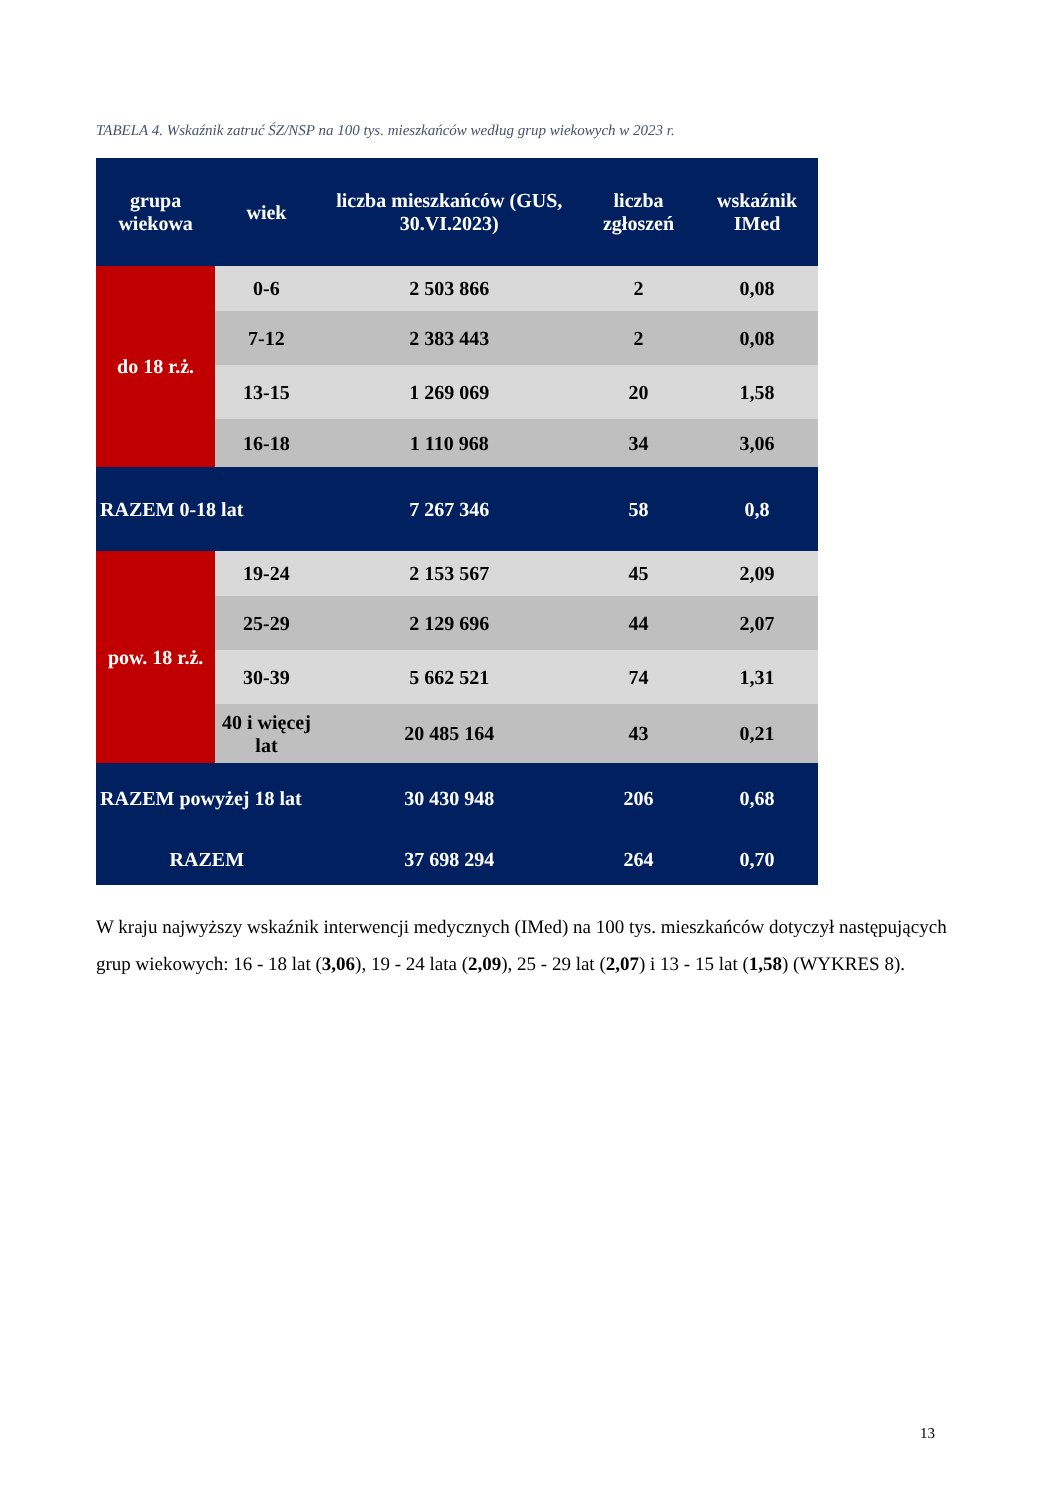TABELA 4. Wskaźnik zatruć ŚZ/NSP na 100 tys. mieszkańców według grup wiekowych w 2023 r.
| grupa wiekowa | wiek | liczba mieszkańców (GUS, 30.VI.2023) | liczba zgłoszeń | wskaźnik IMed |
| --- | --- | --- | --- | --- |
| do 18 r.ż. | 0-6 | 2 503 866 | 2 | 0,08 |
| | 7-12 | 2 383 443 | 2 | 0,08 |
| | 13-15 | 1 269 069 | 20 | 1,58 |
| | 16-18 | 1 110 968 | 34 | 3,06 |
| RAZEM 0-18 lat | | 7 267 346 | 58 | 0,8 |
| pow. 18 r.ż. | 19-24 | 2 153 567 | 45 | 2,09 |
| | 25-29 | 2 129 696 | 44 | 2,07 |
| | 30-39 | 5 662 521 | 74 | 1,31 |
| | 40 i więcej lat | 20 485 164 | 43 | 0,21 |
| RAZEM powyżej 18 lat | | 30 430 948 | 206 | 0,68 |
| RAZEM | | 37 698 294 | 264 | 0,70 |
W kraju najwyższy wskaźnik interwencji medycznych (IMed) na 100 tys. mieszkańców dotyczył następujących grup wiekowych: 16 - 18 lat (3,06), 19 - 24 lata (2,09), 25 - 29 lat (2,07) i 13 - 15 lat (1,58) (WYKRES 8).
13